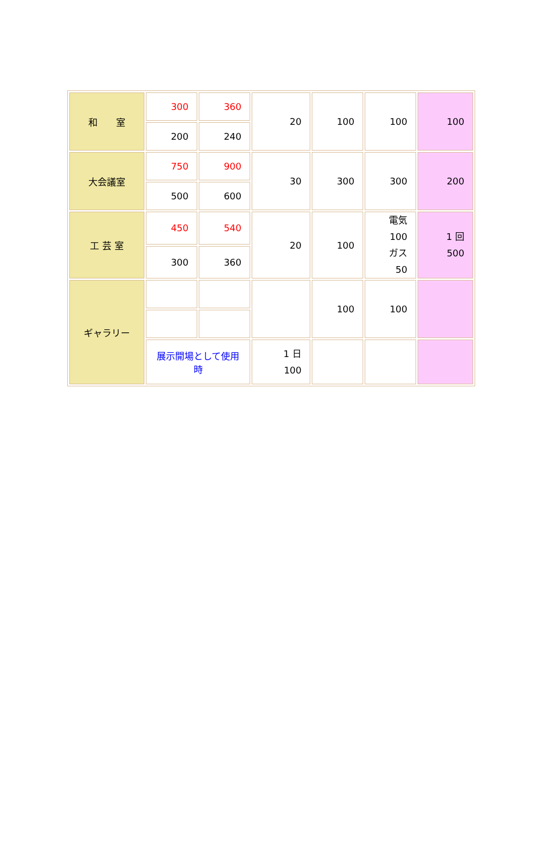| 和 室 | 300 | 360 | 20 | 100 | 100 | 100 |
| | 200 | 240 | | | | |
| 大会議室 | 750 | 900 | 30 | 300 | 300 | 200 |
| | 500 | 600 | | | | |
| 工 芸 室 | 450 | 540 | 20 | 100 | 電気 100 ガス 50 | 1 回 500 |
| | 300 | 360 | | | | |
| ギャラリー | | | | 100 | 100 | |
| | 展示開場として使用時 | | 1 日 100 | | | |